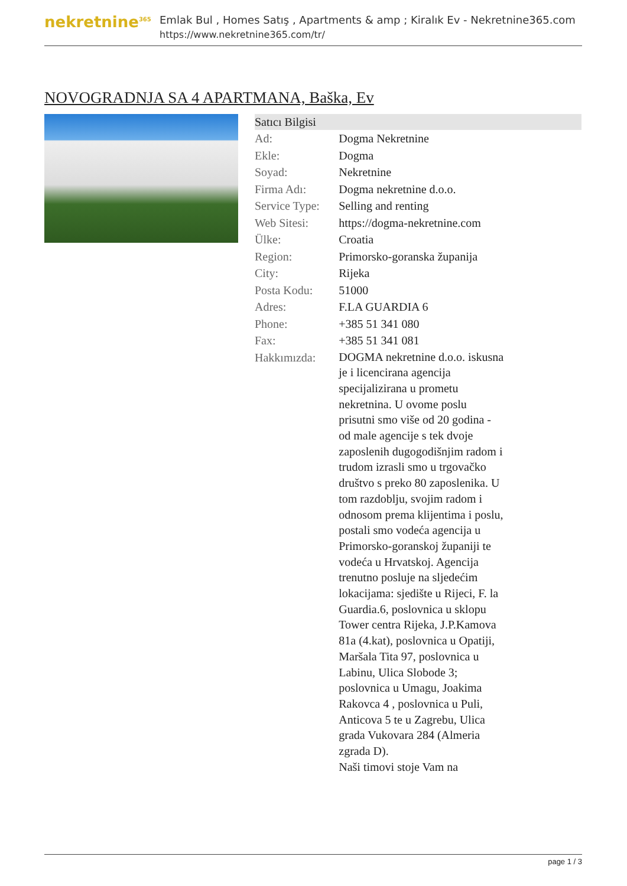nekretnine<sup>365</sup>
Emlak Bul , Homes Satış , Apartments & amp ; Kiralık Ev - Nekretnine365.com
https://www.nekretnine365.com/tr/
NOVOGRADNJA SA 4 APARTMANA, Baška, Ev
| Satıcı Bilgisi | |
| --- | --- |
| Ad: | Dogma Nekretnine |
| Ekle: | Dogma |
| Soyad: | Nekretnine |
| Firma Adı: | Dogma nekretnine d.o.o. |
| Service Type: | Selling and renting |
| Web Sitesi: | https://dogma-nekretnine.com |
| Ülke: | Croatia |
| Region: | Primorsko-goranska županija |
| City: | Rijeka |
| Posta Kodu: | 51000 |
| Adres: | F.LA GUARDIA 6 |
| Phone: | +385 51 341 080 |
| Fax: | +385 51 341 081 |
| Hakkımızda: | DOGMA nekretnine d.o.o. iskusna je i licencirana agencija specijalizirana u prometu nekretnina. U ovome poslu prisutni smo više od 20 godina - od male agencije s tek dvoje zaposlenih dugogodišnjim radom i trudom izrasli smo u trgovačko društvo s preko 80 zaposlenika. U tom razdoblju, svojim radom i odnosom prema klijentima i poslu, postali smo vodeća agencija u Primorsko-goranskoj županiji te vodeća u Hrvatskoj. Agencija trenutno posluje na sljedećim lokacijama: sjedište u Rijeci, F. la Guardia.6, poslovnica u sklopu Tower centra Rijeka, J.P.Kamova 81a (4.kat), poslovnica u Opatiji, Maršala Tita 97, poslovnica u Labinu, Ulica Slobode 3; poslovnica u Umagu, Joakima Rakovca 4 , poslovnica u Puli, Anticova 5 te u Zagrebu, Ulica grada Vukovara 284 (Almeria zgrada D). Naši timovi stoje Vam na |
page 1 / 3